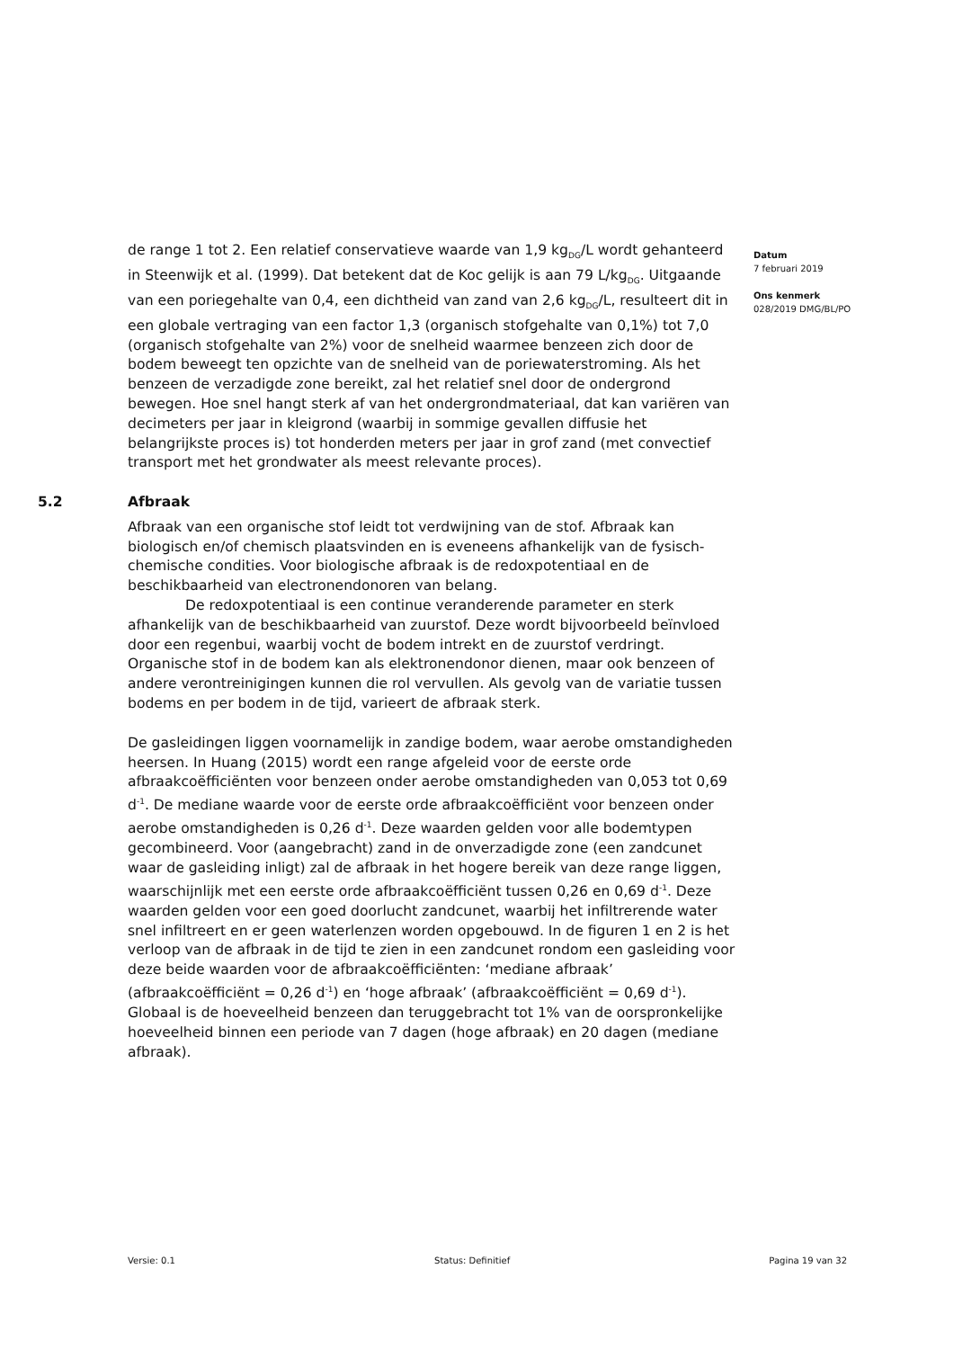de range 1 tot 2. Een relatief conservatieve waarde van 1,9 kg<sub>DG</sub>/L wordt gehanteerd in Steenwijk et al. (1999). Dat betekent dat de Koc gelijk is aan 79 L/kg<sub>DG</sub>. Uitgaande van een poriegehalte van 0,4, een dichtheid van zand van 2,6 kg<sub>DG</sub>/L, resulteert dit in een globale vertraging van een factor 1,3 (organisch stofgehalte van 0,1%) tot 7,0 (organisch stofgehalte van 2%) voor de snelheid waarmee benzeen zich door de bodem beweegt ten opzichte van de snelheid van de poriewaterstroming. Als het benzeen de verzadigde zone bereikt, zal het relatief snel door de ondergrond bewegen. Hoe snel hangt sterk af van het ondergrondmateriaal, dat kan variëren van decimeters per jaar in kleigrond (waarbij in sommige gevallen diffusie het belangrijkste proces is) tot honderden meters per jaar in grof zand (met convectief transport met het grondwater als meest relevante proces).
5.2 Afbraak
Afbraak van een organische stof leidt tot verdwijning van de stof. Afbraak kan biologisch en/of chemisch plaatsvinden en is eveneens afhankelijk van de fysisch-chemische condities. Voor biologische afbraak is de redoxpotentiaal en de beschikbaarheid van electronendonoren van belang.
De redoxpotentiaal is een continue veranderende parameter en sterk afhankelijk van de beschikbaarheid van zuurstof. Deze wordt bijvoorbeeld beïnvloed door een regenbui, waarbij vocht de bodem intrekt en de zuurstof verdringt. Organische stof in de bodem kan als elektronendonor dienen, maar ook benzeen of andere verontreinigingen kunnen die rol vervullen. Als gevolg van de variatie tussen bodems en per bodem in de tijd, varieert de afbraak sterk.
De gasleidingen liggen voornamelijk in zandige bodem, waar aerobe omstandigheden heersen. In Huang (2015) wordt een range afgeleid voor de eerste orde afbraakcoëfficiënten voor benzeen onder aerobe omstandigheden van 0,053 tot 0,69 d<sup>-1</sup>. De mediane waarde voor de eerste orde afbraakcoëfficiënt voor benzeen onder aerobe omstandigheden is 0,26 d<sup>-1</sup>. Deze waarden gelden voor alle bodemtypen gecombineerd. Voor (aangebracht) zand in de onverzadigde zone (een zandcunet waar de gasleiding inligt) zal de afbraak in het hogere bereik van deze range liggen, waarschijnlijk met een eerste orde afbraakcoëfficiënt tussen 0,26 en 0,69 d<sup>-1</sup>. Deze waarden gelden voor een goed doorlucht zandcunet, waarbij het infiltrerende water snel infiltreert en er geen waterlenzen worden opgebouwd. In de figuren 1 en 2 is het verloop van de afbraak in de tijd te zien in een zandcunet rondom een gasleiding voor deze beide waarden voor de afbraakcoëfficiënten: ‘mediane afbraak’ (afbraakcoëfficiënt = 0,26 d<sup>-1</sup>) en ‘hoge afbraak’ (afbraakcoëfficiënt = 0,69 d<sup>-1</sup>). Globaal is de hoeveelheid benzeen dan teruggebracht tot 1% van de oorspronkelijke hoeveelheid binnen een periode van 7 dagen (hoge afbraak) en 20 dagen (mediane afbraak).
Datum
7 februari 2019
Ons kenmerk
028/2019 DMG/BL/PO
Versie: 0.1 Status: Definitief Pagina 19 van 32